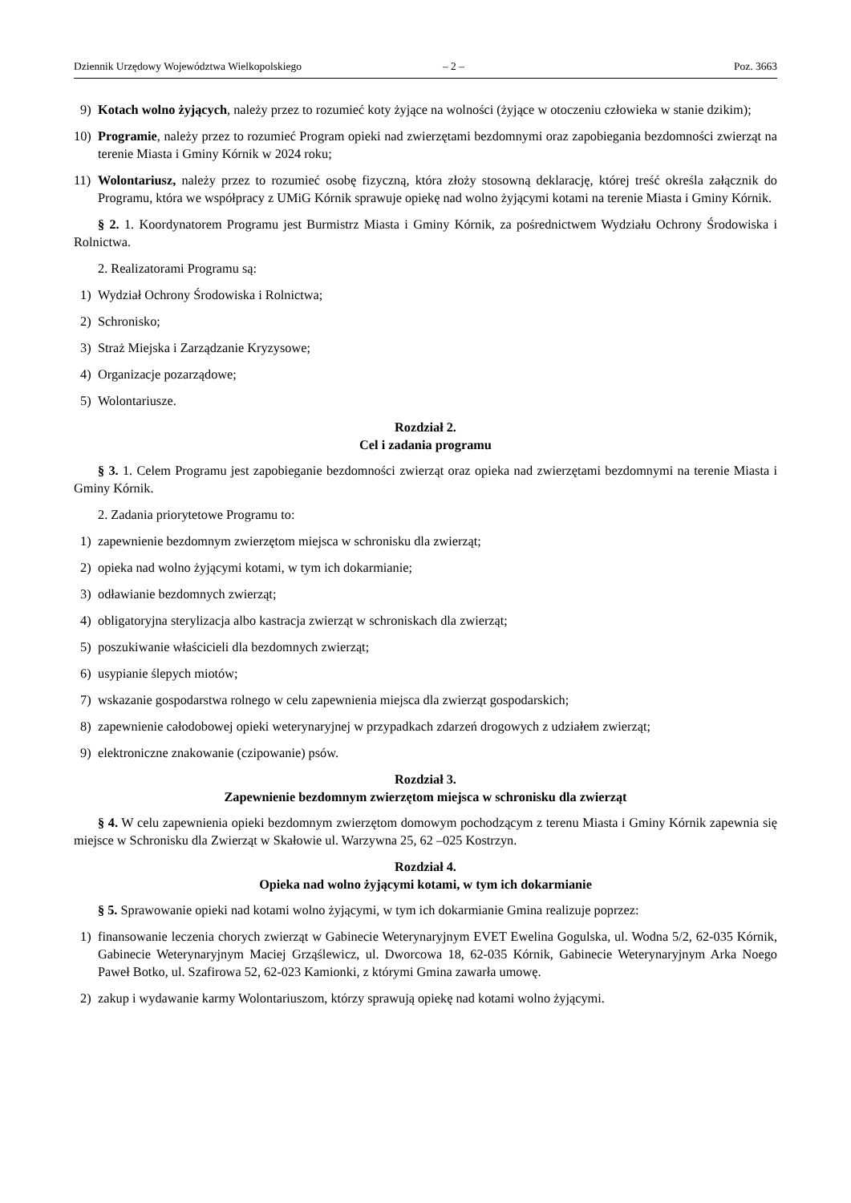Dziennik Urzędowy Województwa Wielkopolskiego – 2 – Poz. 3663
9) Kotach wolno żyjących, należy przez to rozumieć koty żyjące na wolności (żyjące w otoczeniu człowieka w stanie dzikim);
10) Programie, należy przez to rozumieć Program opieki nad zwierzętami bezdomnymi oraz zapobiegania bezdomności zwierząt na terenie Miasta i Gminy Kórnik w 2024 roku;
11) Wolontariusz, należy przez to rozumieć osobę fizyczną, która złoży stosowną deklarację, której treść określa załącznik do Programu, która we współpracy z UMiG Kórnik sprawuje opiekę nad wolno żyjącymi kotami na terenie Miasta i Gminy Kórnik.
§ 2. 1. Koordynatorem Programu jest Burmistrz Miasta i Gminy Kórnik, za pośrednictwem Wydziału Ochrony Środowiska i Rolnictwa.
2. Realizatorami Programu są:
1) Wydział Ochrony Środowiska i Rolnictwa;
2) Schronisko;
3) Straż Miejska i Zarządzanie Kryzysowe;
4) Organizacje pozarządowe;
5) Wolontariusze.
Rozdział 2.
Cel i zadania programu
§ 3. 1. Celem Programu jest zapobieganie bezdomności zwierząt oraz opieka nad zwierzętami bezdomnymi na terenie Miasta i Gminy Kórnik.
2. Zadania priorytetowe Programu to:
1) zapewnienie bezdomnym zwierzętom miejsca w schronisku dla zwierząt;
2) opieka nad wolno żyjącymi kotami, w tym ich dokarmianie;
3) odławianie bezdomnych zwierząt;
4) obligatoryjna sterylizacja albo kastracja zwierząt w schroniskach dla zwierząt;
5) poszukiwanie właścicieli dla bezdomnych zwierząt;
6) usypianie ślepych miotów;
7) wskazanie gospodarstwa rolnego w celu zapewnienia miejsca dla zwierząt gospodarskich;
8) zapewnienie całodobowej opieki weterynaryjnej w przypadkach zdarzeń drogowych z udziałem zwierząt;
9) elektroniczne znakowanie (czipowanie) psów.
Rozdział 3.
Zapewnienie bezdomnym zwierzętom miejsca w schronisku dla zwierząt
§ 4. W celu zapewnienia opieki bezdomnym zwierzętom domowym pochodzącym z terenu Miasta i Gminy Kórnik zapewnia się miejsce w Schronisku dla Zwierząt w Skałowie ul. Warzywna 25, 62 –025 Kostrzyn.
Rozdział 4.
Opieka nad wolno żyjącymi kotami, w tym ich dokarmianie
§ 5. Sprawowanie opieki nad kotami wolno żyjącymi, w tym ich dokarmianie Gmina realizuje poprzez:
1) finansowanie leczenia chorych zwierząt w Gabinecie Weterynaryjnym EVET Ewelina Gogulska, ul. Wodna 5/2, 62-035 Kórnik, Gabinecie Weterynaryjnym Maciej Grząślewicz, ul. Dworcowa 18, 62-035 Kórnik, Gabinecie Weterynaryjnym Arka Noego Paweł Botko, ul. Szafirowa 52, 62-023 Kamionki, z którymi Gmina zawarła umowę.
2) zakup i wydawanie karmy Wolontariuszom, którzy sprawują opiekę nad kotami wolno żyjącymi.